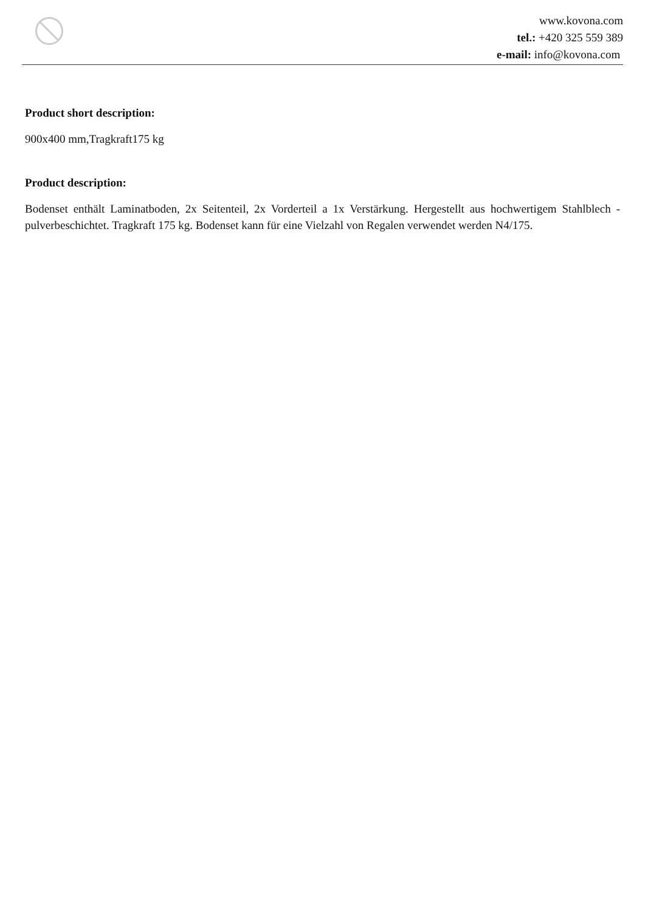www.kovona.com
tel.: +420 325 559 389
e-mail: info@kovona.com
Product short description:
900x400 mm,Tragkraft175 kg
Product description:
Bodenset enthält Laminatboden, 2x Seitenteil, 2x Vorderteil a 1x Verstärkung. Hergestellt aus hochwertigem Stahlblech - pulverbeschichtet. Tragkraft 175 kg. Bodenset kann für eine Vielzahl von Regalen verwendet werden N4/175.